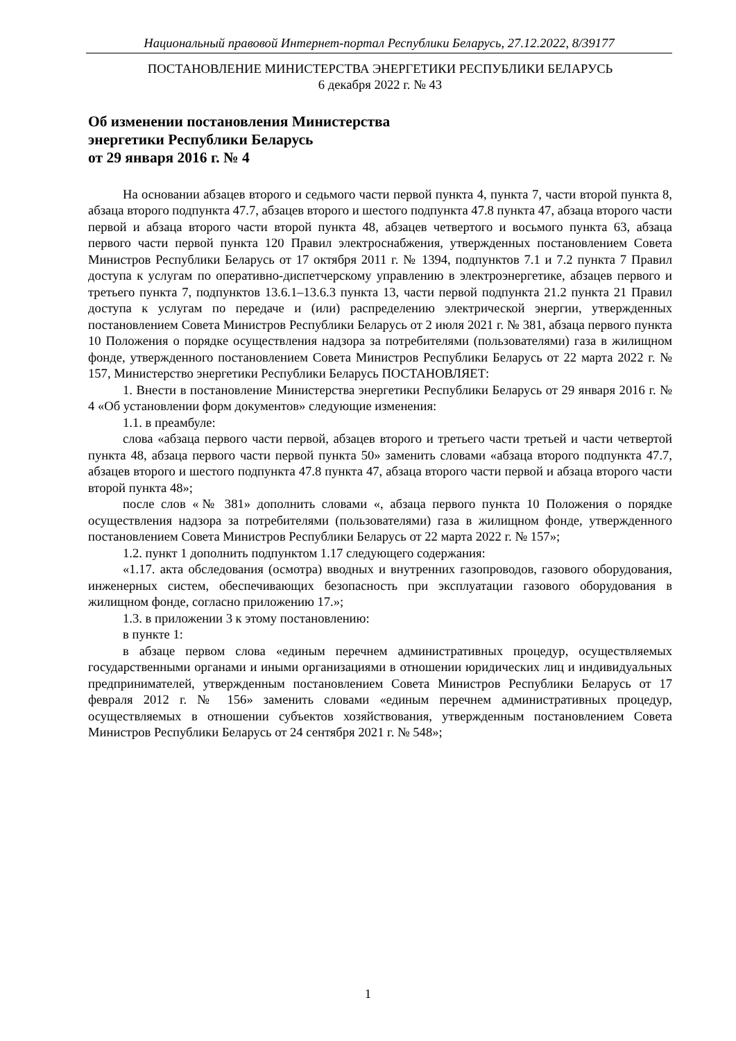Национальный правовой Интернет-портал Республики Беларусь, 27.12.2022, 8/39177
ПОСТАНОВЛЕНИЕ МИНИСТЕРСТВА ЭНЕРГЕТИКИ РЕСПУБЛИКИ БЕЛАРУСЬ
6 декабря 2022 г. № 43
Об изменении постановления Министерства
энергетики Республики Беларусь
от 29 января 2016 г. № 4
На основании абзацев второго и седьмого части первой пункта 4, пункта 7, части второй пункта 8, абзаца второго подпункта 47.7, абзацев второго и шестого подпункта 47.8 пункта 47, абзаца второго части первой и абзаца второго части второй пункта 48, абзацев четвертого и восьмого пункта 63, абзаца первого части первой пункта 120 Правил электроснабжения, утвержденных постановлением Совета Министров Республики Беларусь от 17 октября 2011 г. № 1394, подпунктов 7.1 и 7.2 пункта 7 Правил доступа к услугам по оперативно-диспетчерскому управлению в электроэнергетике, абзацев первого и третьего пункта 7, подпунктов 13.6.1–13.6.3 пункта 13, части первой подпункта 21.2 пункта 21 Правил доступа к услугам по передаче и (или) распределению электрической энергии, утвержденных постановлением Совета Министров Республики Беларусь от 2 июля 2021 г. № 381, абзаца первого пункта 10 Положения о порядке осуществления надзора за потребителями (пользователями) газа в жилищном фонде, утвержденного постановлением Совета Министров Республики Беларусь от 22 марта 2022 г. № 157, Министерство энергетики Республики Беларусь ПОСТАНОВЛЯЕТ:
1. Внести в постановление Министерства энергетики Республики Беларусь от 29 января 2016 г. № 4 «Об установлении форм документов» следующие изменения:
1.1. в преамбуле:
слова «абзаца первого части первой, абзацев второго и третьего части третьей и части четвертой пункта 48, абзаца первого части первой пункта 50» заменить словами «абзаца второго подпункта 47.7, абзацев второго и шестого подпункта 47.8 пункта 47, абзаца второго части первой и абзаца второго части второй пункта 48»;
после слов «№ 381» дополнить словами «, абзаца первого пункта 10 Положения о порядке осуществления надзора за потребителями (пользователями) газа в жилищном фонде, утвержденного постановлением Совета Министров Республики Беларусь от 22 марта 2022 г. № 157»;
1.2. пункт 1 дополнить подпунктом 1.17 следующего содержания:
«1.17. акта обследования (осмотра) вводных и внутренних газопроводов, газового оборудования, инженерных систем, обеспечивающих безопасность при эксплуатации газового оборудования в жилищном фонде, согласно приложению 17.»;
1.3. в приложении 3 к этому постановлению:
в пункте 1:
в абзаце первом слова «единым перечнем административных процедур, осуществляемых государственными органами и иными организациями в отношении юридических лиц и индивидуальных предпринимателей, утвержденным постановлением Совета Министров Республики Беларусь от 17 февраля 2012 г. № 156» заменить словами «единым перечнем административных процедур, осуществляемых в отношении субъектов хозяйствования, утвержденным постановлением Совета Министров Республики Беларусь от 24 сентября 2021 г. № 548»;
1